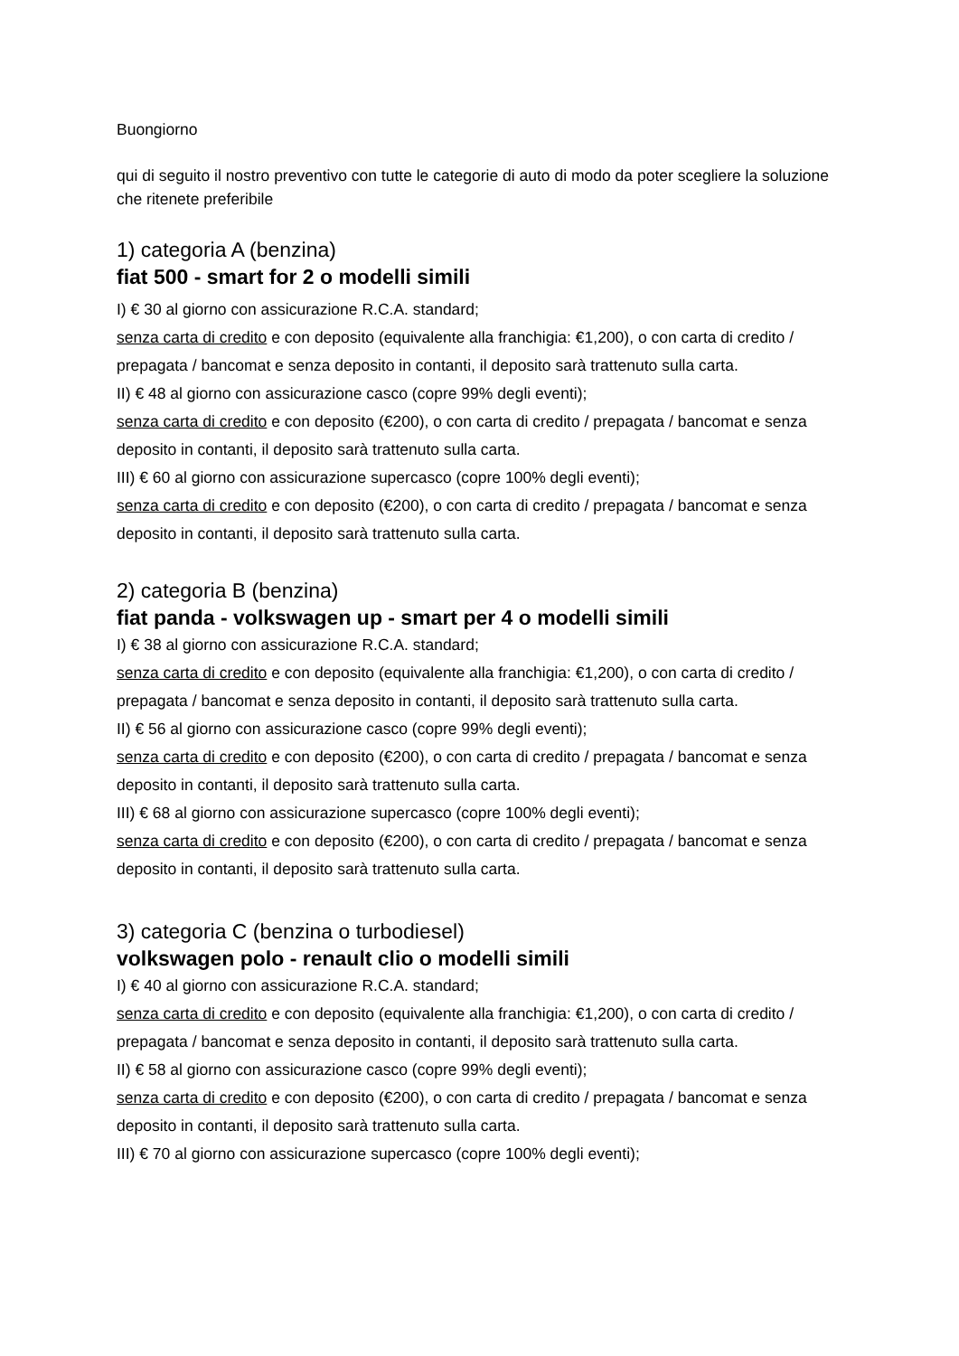Buongiorno
qui di seguito il nostro preventivo con tutte le categorie di auto di modo da poter scegliere la soluzione che ritenete preferibile
1) categoria A (benzina)
fiat 500 - smart for 2 o modelli simili
I) € 30 al giorno con assicurazione R.C.A. standard;
senza carta di credito e con deposito (equivalente alla franchigia: €1,200), o con carta di credito / prepagata / bancomat e senza deposito in contanti, il deposito sarà trattenuto sulla carta.
II) € 48 al giorno con assicurazione casco (copre 99% degli eventi);
senza carta di credito e con deposito (€200), o con carta di credito / prepagata / bancomat e senza deposito in contanti, il deposito sarà trattenuto sulla carta.
III) € 60 al giorno con assicurazione supercasco (copre 100% degli eventi);
senza carta di credito e con deposito (€200), o con carta di credito / prepagata / bancomat e senza deposito in contanti, il deposito sarà trattenuto sulla carta.
2) categoria B (benzina)
fiat panda - volkswagen up - smart per 4 o modelli simili
I) € 38 al giorno con assicurazione R.C.A. standard;
senza carta di credito e con deposito (equivalente alla franchigia: €1,200), o con carta di credito / prepagata / bancomat e senza deposito in contanti, il deposito sarà trattenuto sulla carta.
II) € 56 al giorno con assicurazione casco (copre 99% degli eventi);
senza carta di credito e con deposito (€200), o con carta di credito / prepagata / bancomat e senza deposito in contanti, il deposito sarà trattenuto sulla carta.
III) € 68 al giorno con assicurazione supercasco (copre 100% degli eventi);
senza carta di credito e con deposito (€200), o con carta di credito / prepagata / bancomat e senza deposito in contanti, il deposito sarà trattenuto sulla carta.
3) categoria C (benzina o turbodiesel)
volkswagen polo - renault clio o modelli simili
I) € 40 al giorno con assicurazione R.C.A. standard;
senza carta di credito e con deposito (equivalente alla franchigia: €1,200), o con carta di credito / prepagata / bancomat e senza deposito in contanti, il deposito sarà trattenuto sulla carta.
II) € 58 al giorno con assicurazione casco (copre 99% degli eventi);
senza carta di credito e con deposito (€200), o con carta di credito / prepagata / bancomat e senza deposito in contanti, il deposito sarà trattenuto sulla carta.
III) € 70 al giorno con assicurazione supercasco (copre 100% degli eventi);